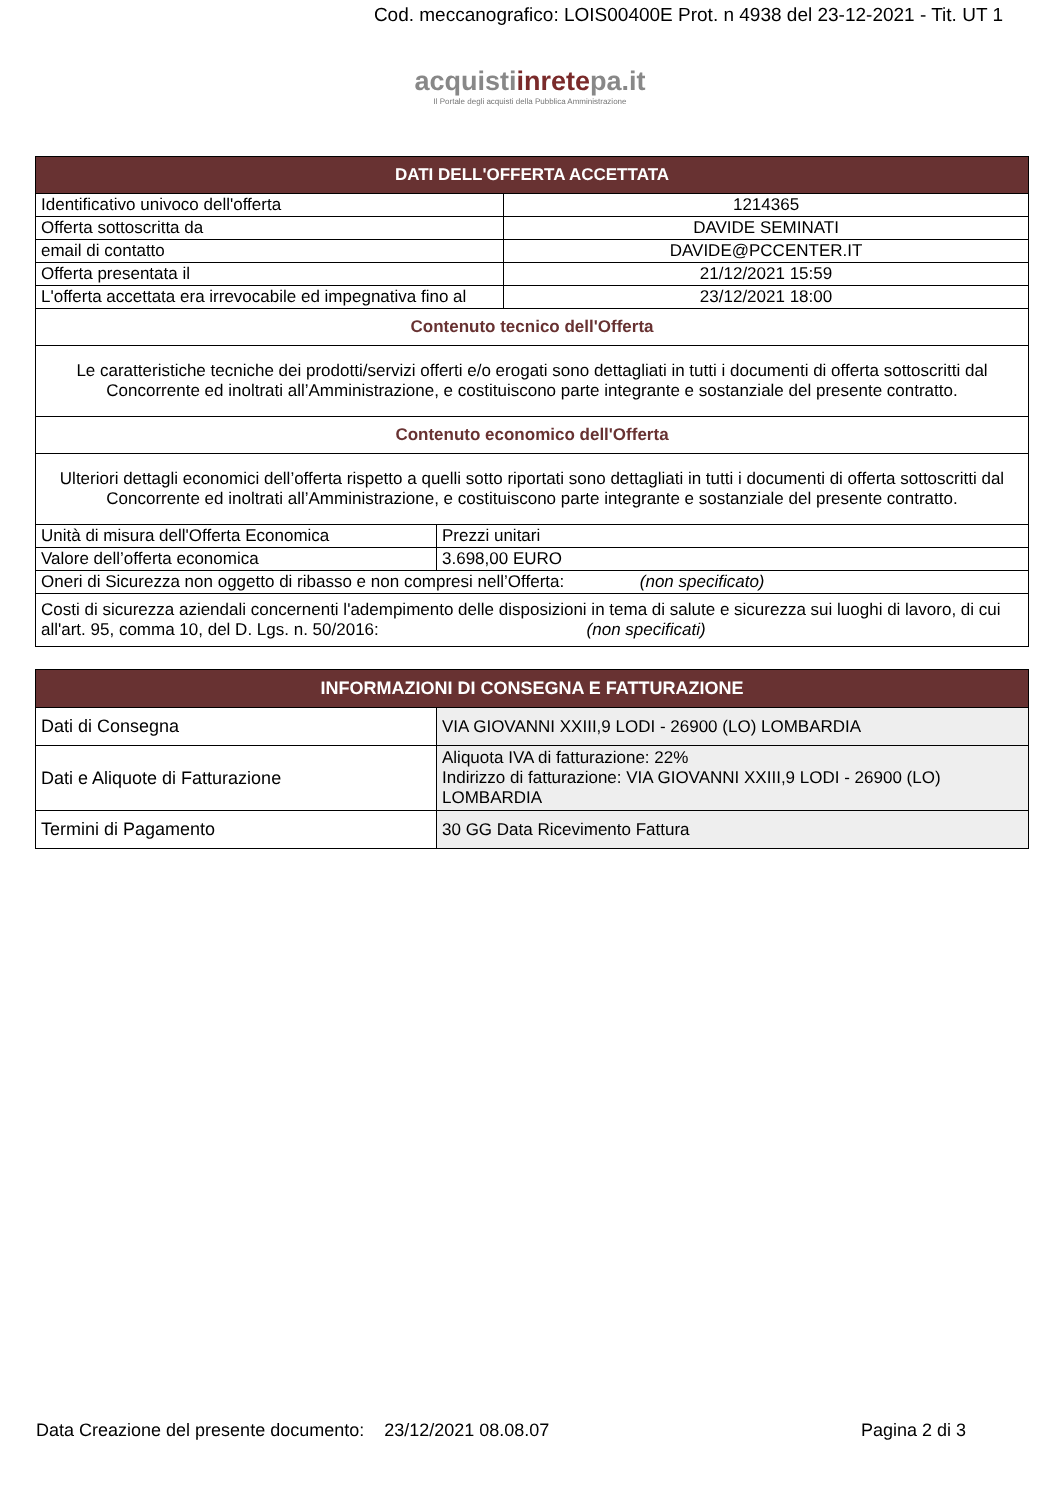Cod. meccanografico: LOIS00400E Prot. n 4938 del 23-12-2021 - Tit. UT 1
acquistiinretepa.it
Il Portale degli acquisti della Pubblica Amministrazione
| DATI DELL'OFFERTA ACCETTATA | | |
| --- | --- | --- |
| Identificativo univoco dell'offerta | | 1214365 |
| Offerta sottoscritta da | | DAVIDE SEMINATI |
| email di contatto | | DAVIDE@PCCENTER.IT |
| Offerta presentata il | | 21/12/2021 15:59 |
| L'offerta accettata era irrevocabile ed impegnativa fino al | | 23/12/2021 18:00 |
| Contenuto tecnico dell'Offerta | | |
| Le caratteristiche tecniche dei prodotti/servizi offerti e/o erogati sono dettagliati in tutti i documenti di offerta sottoscritti dal Concorrente ed inoltrati all’Amministrazione, e costituiscono parte integrante e sostanziale del presente contratto. | | |
| Contenuto economico dell'Offerta | | |
| Ulteriori dettagli economici dell’offerta rispetto a quelli sotto riportati sono dettagliati in tutti i documenti di offerta sottoscritti dal Concorrente ed inoltrati all’Amministrazione, e costituiscono parte integrante e sostanziale del presente contratto. | | |
| Unità di misura dell'Offerta Economica | Prezzi unitari | |
| Valore dell’offerta economica | 3.698,00 EURO | |
| Oneri di Sicurezza non oggetto di ribasso e non compresi nell’Offerta: (non specificato) | | |
| Costi di sicurezza aziendali concernenti l'adempimento delle disposizioni in tema di salute e sicurezza sui luoghi di lavoro, di cui all'art. 95, comma 10, del D. Lgs. n. 50/2016: (non specificati) | | |
| INFORMAZIONI DI CONSEGNA E FATTURAZIONE | |
| --- | --- |
| Dati di Consegna | VIA GIOVANNI XXIII,9 LODI - 26900 (LO) LOMBARDIA |
| Dati e Aliquote di Fatturazione | Aliquota IVA di fatturazione: 22% Indirizzo di fatturazione: VIA GIOVANNI XXIII,9 LODI - 26900 (LO) LOMBARDIA |
| Termini di Pagamento | 30 GG Data Ricevimento Fattura |
Data Creazione del presente documento: 23/12/2021 08.08.07 Pagina 2 di 3